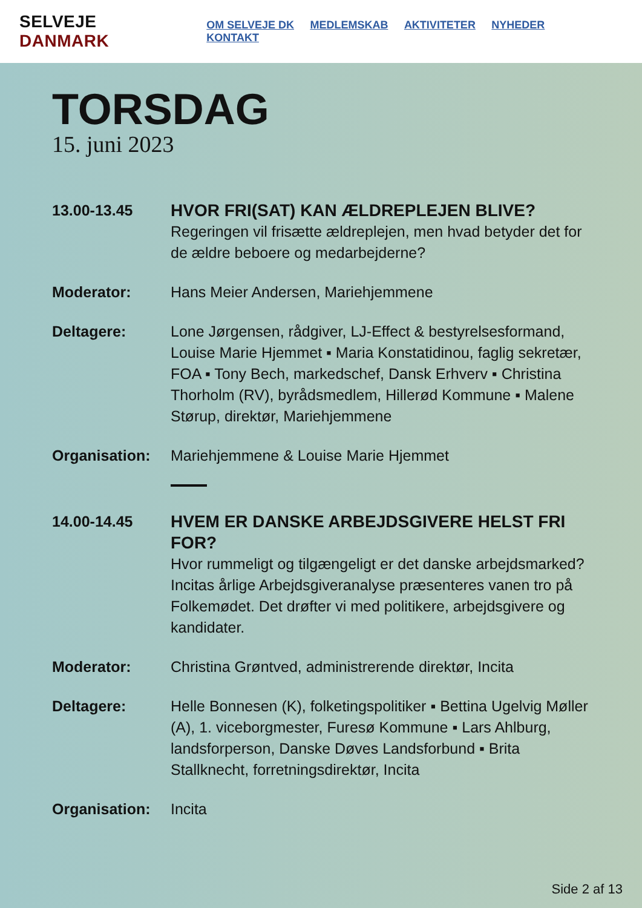SELVEJE DANMARK
OM SELVEJE DK MEDLEMSKAB AKTIVITETER NYHEDER KONTAKT
TORSDAG
15. juni 2023
13.00-13.45
HVOR FRI(SAT) KAN ÆLDREPLEJEN BLIVE?
Regeringen vil frisætte ældreplejen, men hvad betyder det for de ældre beboere og medarbejderne?
Moderator: Hans Meier Andersen, Mariehjemmene
Deltagere: Lone Jørgensen, rådgiver, LJ-Effect & bestyrelsesformand, Louise Marie Hjemmet ▪ Maria Konstatidinou, faglig sekretær, FOA ▪ Tony Bech, markedschef, Dansk Erhverv ▪ Christina Thorholm (RV), byrådsmedlem, Hillerød Kommune ▪ Malene Størup, direktør, Mariehjemmene
Organisation: Mariehjemmene & Louise Marie Hjemmet
14.00-14.45
HVEM ER DANSKE ARBEJDSGIVERE HELST FRI FOR?
Hvor rummeligt og tilgængeligt er det danske arbejdsmarked? Incitas årlige Arbejdsgiveranalyse præsenteres vanen tro på Folkemødet. Det drøfter vi med politikere, arbejdsgivere og kandidater.
Moderator: Christina Grøntved, administrerende direktør, Incita
Deltagere: Helle Bonnesen (K), folketingspolitiker ▪ Bettina Ugelvig Møller (A), 1. viceborgmester, Furesø Kommune ▪ Lars Ahlburg, landsforperson, Danske Døves Landsforbund ▪ Brita Stallknecht, forretningsdirektør, Incita
Organisation: Incita
Side 2 af 13